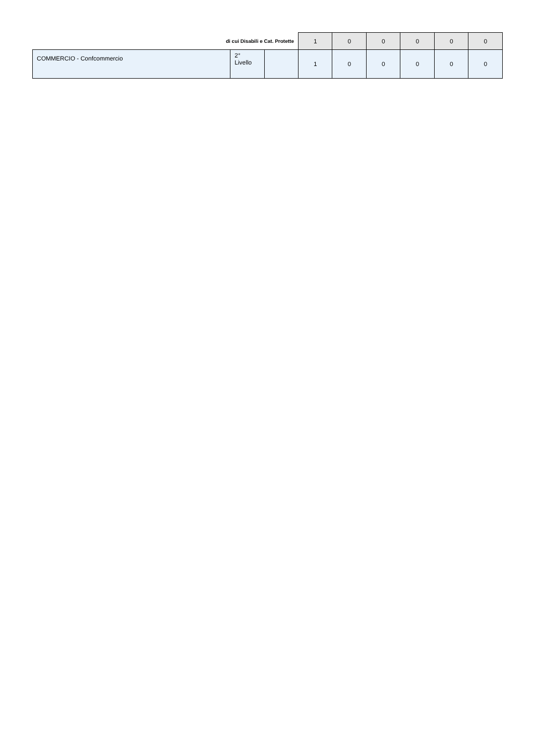| di cui Disabili e Cat. Protette | | | 1 | 0 | 0 | 0 | 0 | 0 |
| COMMERCIO - Confcommercio | 2° Livello | | 1 | 0 | 0 | 0 | 0 | 0 |